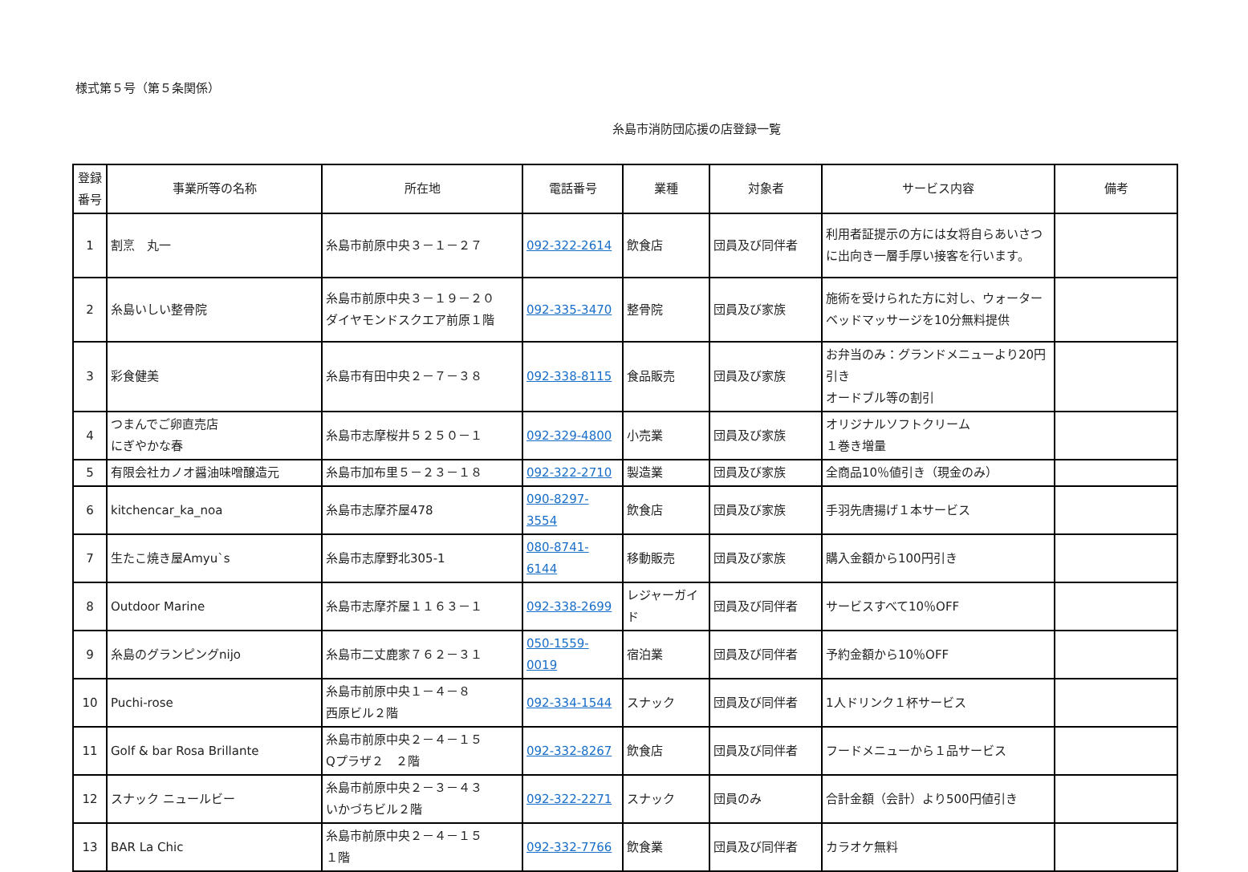様式第５号（第５条関係）
糸島市消防団応援の店登録一覧
| 登録 番号 | 事業所等の名称 | 所在地 | 電話番号 | 業種 | 対象者 | サービス内容 | 備考 |
| --- | --- | --- | --- | --- | --- | --- | --- |
| 1 | 割烹 丸一 | 糸島市前原中央３－１－２７ | 092-322-2614 | 飲食店 | 団員及び同伴者 | 利用者証提示の方には女将自らあいさつに出向き一層手厚い接客を行います。 | |
| 2 | 糸島いしい整骨院 | 糸島市前原中央３－１９－２０ ダイヤモンドスクエア前原１階 | 092-335-3470 | 整骨院 | 団員及び家族 | 施術を受けられた方に対し、ウォーターベッドマッサージを10分無料提供 | |
| 3 | 彩食健美 | 糸島市有田中央２－７－３８ | 092-338-8115 | 食品販売 | 団員及び家族 | お弁当のみ：グランドメニューより20円引き オードブル等の割引 | |
| 4 | つまんでご卵直売店 にぎやかな春 | 糸島市志摩桜井５２５０－１ | 092-329-4800 | 小売業 | 団員及び家族 | オリジナルソフトクリーム １巻き増量 | |
| 5 | 有限会社カノオ醤油味噌醸造元 | 糸島市加布里５－２３－１８ | 092-322-2710 | 製造業 | 団員及び家族 | 全商品10％値引き（現金のみ） | |
| 6 | kitchencar_ka_noa | 糸島市志摩芥屋478 | 090-8297-3554 | 飲食店 | 団員及び家族 | 手羽先唐揚げ１本サービス | |
| 7 | 生たこ焼き屋Amyu`s | 糸島市志摩野北305-1 | 080-8741-6144 | 移動販売 | 団員及び家族 | 購入金額から100円引き | |
| 8 | Outdoor Marine | 糸島市志摩芥屋１１６３－１ | 092-338-2699 | レジャーガイド | 団員及び同伴者 | サービスすべて10％OFF | |
| 9 | 糸島のグランピングnijo | 糸島市二丈鹿家７６２－３１ | 050-1559-0019 | 宿泊業 | 団員及び同伴者 | 予約金額から10％OFF | |
| 10 | Puchi-rose | 糸島市前原中央１－４－８ 西原ビル２階 | 092-334-1544 | スナック | 団員及び同伴者 | 1人ドリンク１杯サービス | |
| 11 | Golf & bar Rosa Brillante | 糸島市前原中央２－４－１５ Qプラザ２ ２階 | 092-332-8267 | 飲食店 | 団員及び同伴者 | フードメニューから１品サービス | |
| 12 | スナック ニュールビー | 糸島市前原中央２－３－４３ いかづちビル２階 | 092-322-2271 | スナック | 団員のみ | 合計金額（会計）より500円値引き | |
| 13 | BAR La Chic | 糸島市前原中央２－４－１５ １階 | 092-332-7766 | 飲食業 | 団員及び同伴者 | カラオケ無料 | |